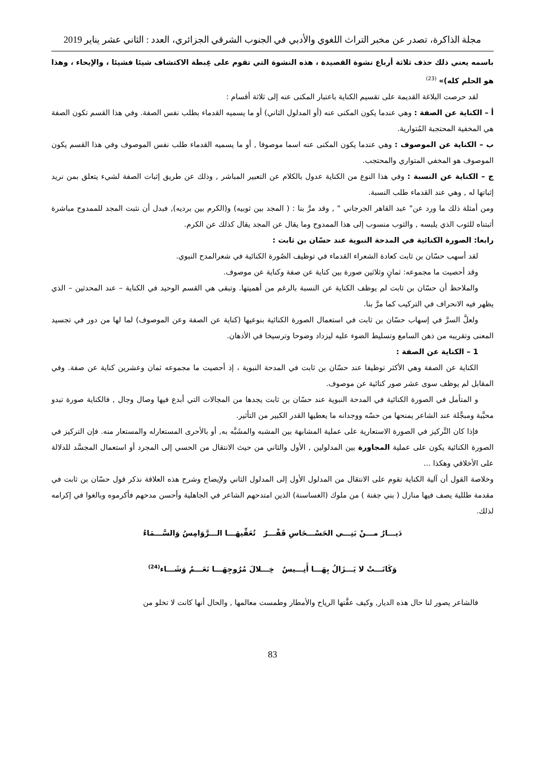مجلة الذاكرة، تصدر عن مخبر التراث اللغوي والأدبي في الجنوب الشرقي الجزائري، العدد : الثاني عشر يناير 2019
باسمه يعني ذلك حذف ثلاثة أرباع نشوة القصيدة ، هذه النشوة التي تقوم على غِبطة الاكتشاف شيئا فشيئا ، والإيحاء ، وهذا هو الحلم كله)» <sup>(23)</sup>
لقد حرصت البلاغة القديمة على تقسيم الكناية باعتبار المكنى عنه إلى ثلاثة أقسام :
أ – الكناية عن الصفة : وهي عندما يكون المكنى عنه (أو المدلول الثاني) أو ما يسميه القدماء بطلب نفس الصفة. وفي هذا القسم تكون الصفة هي المخفية المحتجبة المُتوارية.
ب – الكناية عن الموصوف : وهي عندما يكون المكنى عنه اسما موصوفا , أو ما يسميه القدماء طلب نفس الموصوف وفي هذا القسم يكون الموصوف هو المخفي المتواري والمحتجب.
ج – الكناية عن النسبة : وفي هذا النوع من الكناية عدول بالكلام عن التعبير المباشر , وذلك عن طريق إثبات الصفة لشيء يتعلق بمن نريد إثباتها له , وهي عند القدماء طلب النسبة.
ومن أمثلة ذلك ما ورد عن" عبد القاهر الجرجاني " , وقد مرَّ بنا : ( المجد بين ثوبيه) و(الكرم بين برديه), فبدل أن نثبت المجد للممدوح مباشرة أثبتناه للثوب الذي يلبسه , والثوب منسوب إلى هذا الممدوح وما يقال عن المجد يقال كذلك عن الكرم.
رابعا: الصورة الكنائية في المدحة النبوية عند حسّان بن ثابت :
لقد أسهب حسّان بن ثابت كعادة الشعراء القدماء في توظيف الصُورة الكنائية في شعرالمدح النبوي.
وقد أحصيت ما مجموعه: ثمانٍ وثلاثين صورة بين كناية عن صفة وكناية عن موصوف.
والملاحظ أن حسّان بن ثابت لم يوظف الكناية عن النسبة بالرغم من أهميتها. وتبقى هي القسم الوحيد في الكناية – عند المحدثين – الذي يظهر فيه الانحراف في التركيب كما مرَّ بنا.
ولعلَّ السرَّ في إسهاب حسّان بن ثابت في استعمال الصورة الكنائية بنوعيها (كناية عن الصفة وعن الموصوف) لما لها من دور في تجسيد المعنى وتقريبه من ذهن السامع وتسليط الضوء عليه ليزداد وضوحا وترسيخا في الأذهان.
1 – الكناية عن الصفة :
الكناية عن الصفة وهي الأكثر توظيفا عند حسّان بن ثابت في المدحة النبوية ، إذ أحصيت ما مجموعه ثمان وعشرين كناية عن صفة. وفي المقابل لم يوظف سوى عشر صور كنائية عن موصوف.
و المتأمل في الصورة الكنائية في المدحة النبوية عند حسّان بن ثابت يجدها من المجالات التي أبدع فيها وصال وجال , فالكناية صورة تبدو محبَّبة ومبجَّلة عند الشاعر يمنحها من حسّه ووجدانه ما يعطيها القدر الكبير من التأثير.
فإذا كان التَّركيز في الصورة الاستعارية على عملية المشابهة بين المشبه والمشَبَّه به, أو بالأحرى المستعارله والمستعار منه. فإن التركيز في الصورة الكنائية يكون على عملية المجاورة بين المدلولين , الأول والثاني من حيث الانتقال من الحسي إلى المجرد أو استعمال المجسَّد للدلالة على الأخلاقي وهكذا ...
وخلاصة القول أن آلية الكناية تقوم على الانتقال من المدلول الأول إلى المدلول الثاني ولإيضاح وشرح هذه العلاقة نذكر قول حسّان بن ثابت في مقدمة طللية يصف فيها منازل ( بني جفنة ) من ملوك (الغساسنة) الذين امتدحهم الشاعر في الجاهلية وأحسن مدحهم فأكرموه وبالغوا في إكرامه لذلك.
دَيـــارٌ مـــنْ بَنِـــي الحَسْـــحَاسِ قَفْـــرٌ تُعَفِّيهَـــا الـــرَّوَامِسُ وَالسَّـــمَاءُ
وَكَانَـــتْ لا يَـــزَالُ بِهَـــا أَنِـــيسٌ خِـــلالَ مُرُوجِهَـــا نَعَـــمٌ وَشَـــاء<sup>(24)</sup>
فالشاعر يصور لنا حال هذه الديار, وكيف عفَّتها الرياح والأمطار وطمست معالمها , والحال أنها كانت لا تخلو من
83